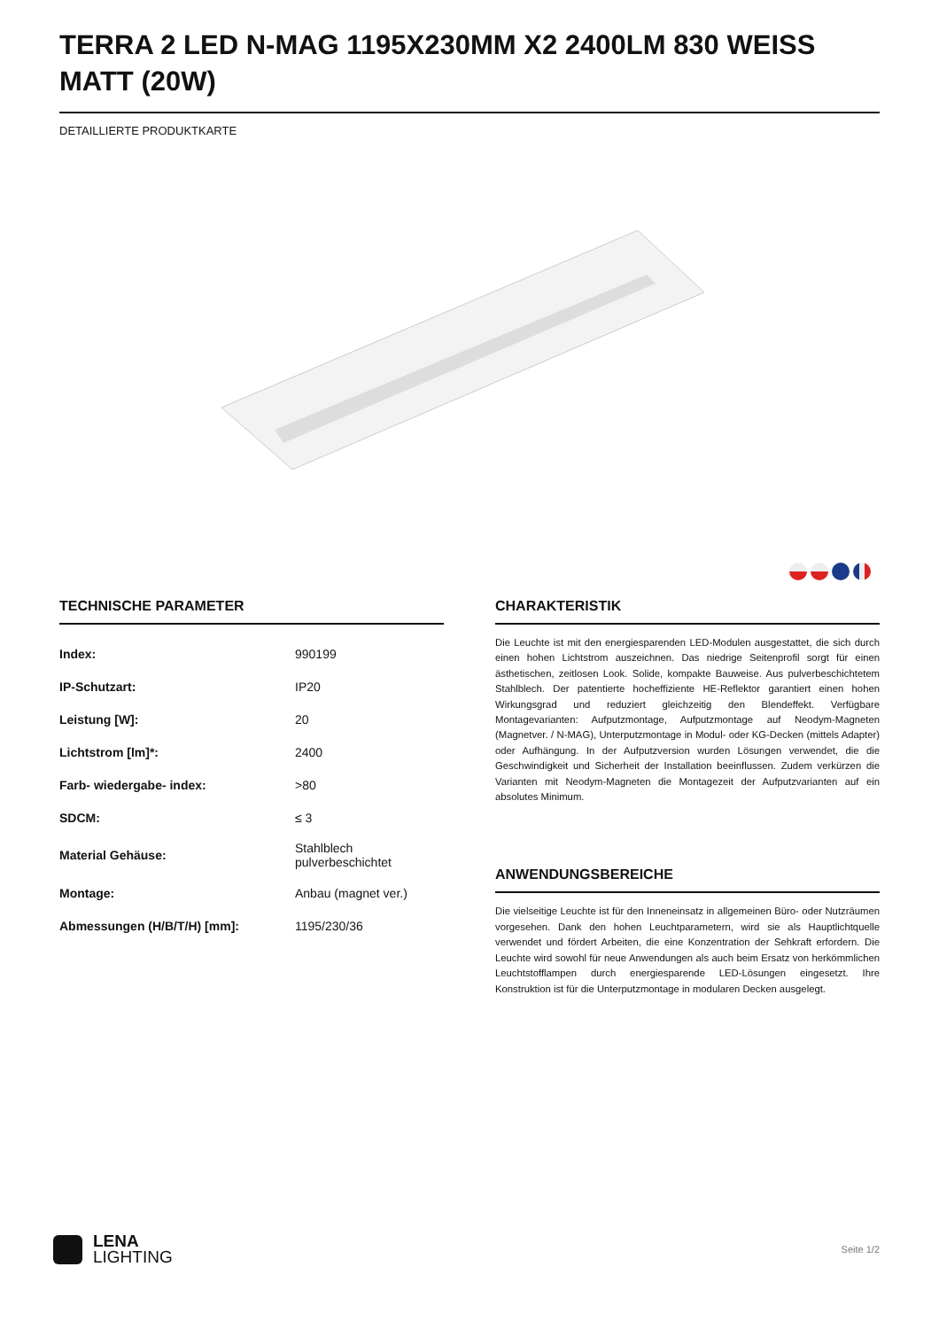TERRA 2 LED N-MAG 1195X230MM X2 2400LM 830 WEISS MATT (20W)
DETAILLIERTE PRODUKTKARTE
TECHNISCHE PARAMETER
| Index: | 990199 |
| IP-Schutzart: | IP20 |
| Leistung [W]: | 20 |
| Lichtstrom [lm]*: | 2400 |
| Farb- wiedergabe- index: | >80 |
| SDCM: | ≤ 3 |
| Material Gehäuse: | Stahlblech pulverbeschichtet |
| Montage: | Anbau (magnet ver.) |
| Abmessungen (H/B/T/H) [mm]: | 1195/230/36 |
CHARAKTERISTIK
Die Leuchte ist mit den energiesparenden LED-Modulen ausgestattet, die sich durch einen hohen Lichtstrom auszeichnen. Das niedrige Seitenprofil sorgt für einen ästhetischen, zeitlosen Look. Solide, kompakte Bauweise. Aus pulverbeschichtetem Stahlblech. Der patentierte hocheffiziente HE-Reflektor garantiert einen hohen Wirkungsgrad und reduziert gleichzeitig den Blendeffekt. Verfügbare Montagevarianten: Aufputzmontage, Aufputzmontage auf Neodym-Magneten (Magnetver. / N-MAG), Unterputzmontage in Modul- oder KG-Decken (mittels Adapter) oder Aufhängung. In der Aufputzversion wurden Lösungen verwendet, die die Geschwindigkeit und Sicherheit der Installation beeinflussen. Zudem verkürzen die Varianten mit Neodym-Magneten die Montagezeit der Aufputzvarianten auf ein absolutes Minimum.
ANWENDUNGSBEREICHE
Die vielseitige Leuchte ist für den Inneneinsatz in allgemeinen Büro- oder Nutzräumen vorgesehen. Dank den hohen Leuchtparametern, wird sie als Hauptlichtquelle verwendet und fördert Arbeiten, die eine Konzentration der Sehkraft erfordern. Die Leuchte wird sowohl für neue Anwendungen als auch beim Ersatz von herkömmlichen Leuchtstofflampen durch energiesparende LED-Lösungen eingesetzt. Ihre Konstruktion ist für die Unterputzmontage in modularen Decken ausgelegt.
LENA
LIGHTING
Seite 1/2